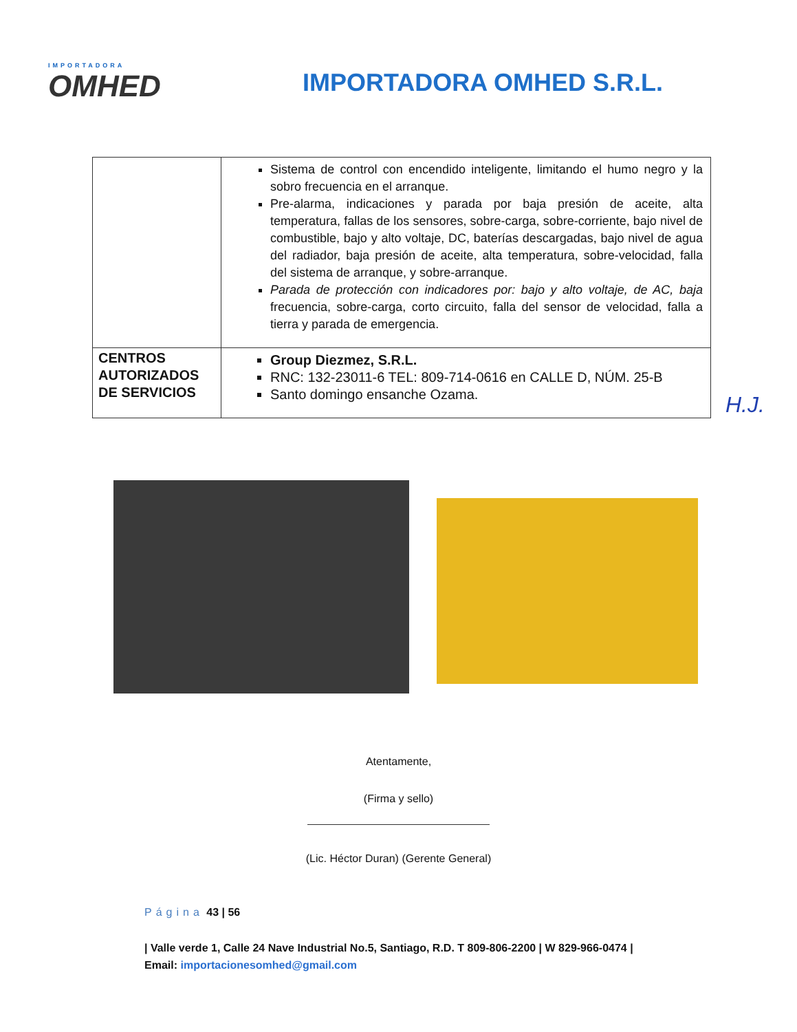IMPORTADORA
OMHED
IMPORTADORA OMHED S.R.L.
| | Sistema de control con encendido inteligente, limitando el humo negro y la sobro frecuencia en el arranque. Pre-alarma, indicaciones y parada por baja presión de aceite, alta temperatura, fallas de los sensores, sobre-carga, sobre-corriente, bajo nivel de combustible, bajo y alto voltaje, DC, baterías descargadas, bajo nivel de agua del radiador, baja presión de aceite, alta temperatura, sobre-velocidad, falla del sistema de arranque, y sobre-arranque. Parada de protección con indicadores por: bajo y alto voltaje, de AC, baja frecuencia, sobre-carga, corto circuito, falla del sensor de velocidad, falla a tierra y parada de emergencia. |
| CENTROS AUTORIZADOS DE SERVICIOS | Group Diezmez, S.R.L. RNC: 132-23011-6 TEL: 809-714-0616 en CALLE D, NÚM. 25-B Santo domingo ensanche Ozama. |
H.J.
Atentamente,
(Firma y sello)
(Lic. Héctor Duran) (Gerente General)
Página 43 | 56
| Valle verde 1, Calle 24 Nave Industrial No.5, Santiago, R.D. T 809-806-2200 | W 829-966-0474 | Email: importacionesomhed@gmail.com